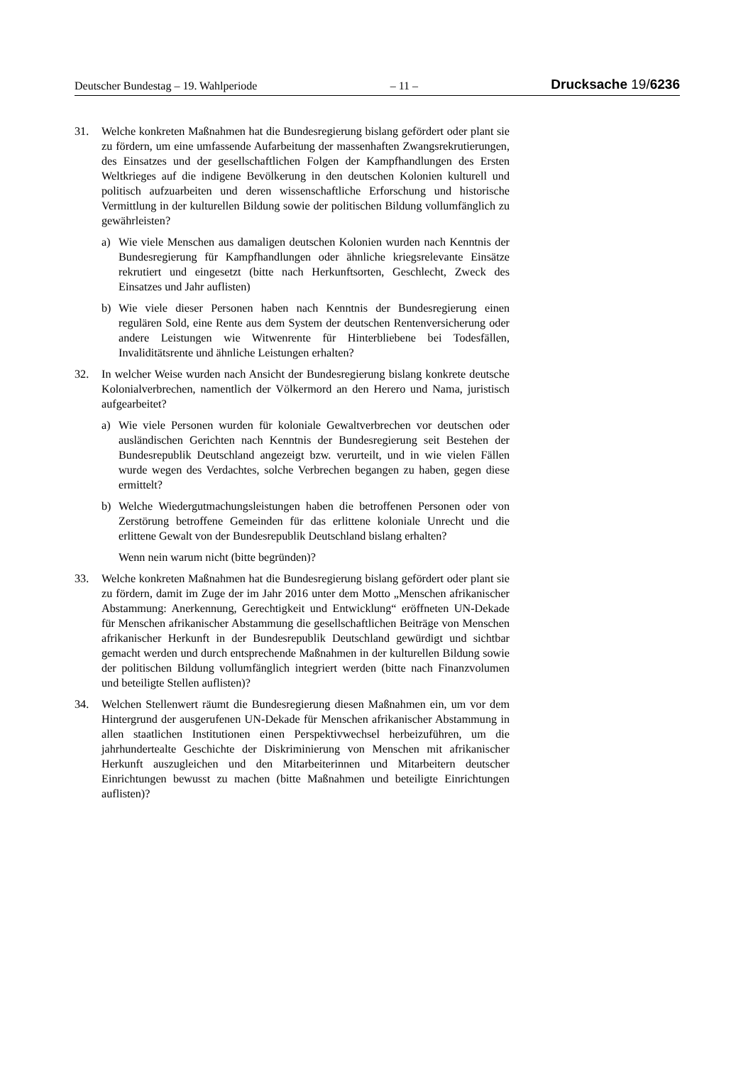Deutscher Bundestag – 19. Wahlperiode – 11 – Drucksache 19/6236
31. Welche konkreten Maßnahmen hat die Bundesregierung bislang gefördert oder plant sie zu fördern, um eine umfassende Aufarbeitung der massenhaften Zwangsrekrutierungen, des Einsatzes und der gesellschaftlichen Folgen der Kampfhandlungen des Ersten Weltkrieges auf die indigene Bevölkerung in den deutschen Kolonien kulturell und politisch aufzuarbeiten und deren wissenschaftliche Erforschung und historische Vermittlung in der kulturellen Bildung sowie der politischen Bildung vollumfänglich zu gewährleisten?
a) Wie viele Menschen aus damaligen deutschen Kolonien wurden nach Kenntnis der Bundesregierung für Kampfhandlungen oder ähnliche kriegsrelevante Einsätze rekrutiert und eingesetzt (bitte nach Herkunftsorten, Geschlecht, Zweck des Einsatzes und Jahr auflisten)
b) Wie viele dieser Personen haben nach Kenntnis der Bundesregierung einen regulären Sold, eine Rente aus dem System der deutschen Rentenversicherung oder andere Leistungen wie Witwenrente für Hinterbliebene bei Todesfällen, Invaliditätsrente und ähnliche Leistungen erhalten?
32. In welcher Weise wurden nach Ansicht der Bundesregierung bislang konkrete deutsche Kolonialverbrechen, namentlich der Völkermord an den Herero und Nama, juristisch aufgearbeitet?
a) Wie viele Personen wurden für koloniale Gewaltverbrechen vor deutschen oder ausländischen Gerichten nach Kenntnis der Bundesregierung seit Bestehen der Bundesrepublik Deutschland angezeigt bzw. verurteilt, und in wie vielen Fällen wurde wegen des Verdachtes, solche Verbrechen begangen zu haben, gegen diese ermittelt?
b) Welche Wiedergutmachungsleistungen haben die betroffenen Personen oder von Zerstörung betroffene Gemeinden für das erlittene koloniale Unrecht und die erlittene Gewalt von der Bundesrepublik Deutschland bislang erhalten?
Wenn nein warum nicht (bitte begründen)?
33. Welche konkreten Maßnahmen hat die Bundesregierung bislang gefördert oder plant sie zu fördern, damit im Zuge der im Jahr 2016 unter dem Motto „Menschen afrikanischer Abstammung: Anerkennung, Gerechtigkeit und Entwicklung“ eröffneten UN-Dekade für Menschen afrikanischer Abstammung die gesellschaftlichen Beiträge von Menschen afrikanischer Herkunft in der Bundesrepublik Deutschland gewürdigt und sichtbar gemacht werden und durch entsprechende Maßnahmen in der kulturellen Bildung sowie der politischen Bildung vollumfänglich integriert werden (bitte nach Finanzvolumen und beteiligte Stellen auflisten)?
34. Welchen Stellenwert räumt die Bundesregierung diesen Maßnahmen ein, um vor dem Hintergrund der ausgerufenen UN-Dekade für Menschen afrikanischer Abstammung in allen staatlichen Institutionen einen Perspektivwechsel herbeizuführen, um die jahrhundertealte Geschichte der Diskriminierung von Menschen mit afrikanischer Herkunft auszugleichen und den Mitarbeiterinnen und Mitarbeitern deutscher Einrichtungen bewusst zu machen (bitte Maßnahmen und beteiligte Einrichtungen auflisten)?